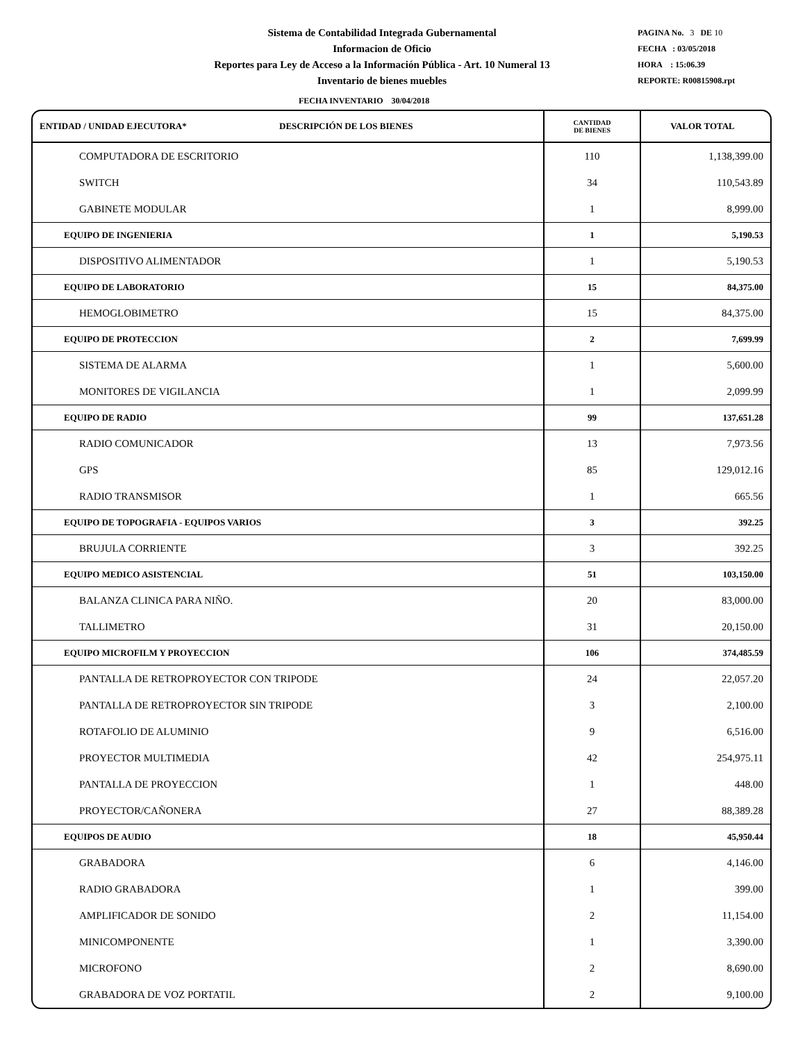Sistema de Contabilidad Integrada Gubernamental
Informacion de Oficio
Reportes para Ley de Acceso a la Información Pública - Art. 10 Numeral 13
Inventario de bienes muebles
PAGINA No. 3 DE 10
FECHA : 03/05/2018
HORA : 15:06.39
REPORTE: R00815908.rpt
FECHA INVENTARIO 30/04/2018
| ENTIDAD / UNIDAD EJECUTORA* DESCRIPCIÓN DE LOS BIENES | CANTIDAD DE BIENES | VALOR TOTAL |
| --- | --- | --- |
| COMPUTADORA DE ESCRITORIO | 110 | 1,138,399.00 |
| SWITCH | 34 | 110,543.89 |
| GABINETE MODULAR | 1 | 8,999.00 |
| EQUIPO DE INGENIERIA | 1 | 5,190.53 |
| DISPOSITIVO ALIMENTADOR | 1 | 5,190.53 |
| EQUIPO DE LABORATORIO | 15 | 84,375.00 |
| HEMOGLOBIMETRO | 15 | 84,375.00 |
| EQUIPO DE PROTECCION | 2 | 7,699.99 |
| SISTEMA DE ALARMA | 1 | 5,600.00 |
| MONITORES DE VIGILANCIA | 1 | 2,099.99 |
| EQUIPO DE RADIO | 99 | 137,651.28 |
| RADIO COMUNICADOR | 13 | 7,973.56 |
| GPS | 85 | 129,012.16 |
| RADIO TRANSMISOR | 1 | 665.56 |
| EQUIPO DE TOPOGRAFIA - EQUIPOS VARIOS | 3 | 392.25 |
| BRUJULA CORRIENTE | 3 | 392.25 |
| EQUIPO MEDICO ASISTENCIAL | 51 | 103,150.00 |
| BALANZA CLINICA PARA NIÑO. | 20 | 83,000.00 |
| TALLIMETRO | 31 | 20,150.00 |
| EQUIPO MICROFILM Y PROYECCION | 106 | 374,485.59 |
| PANTALLA DE RETROPROYECTOR CON TRIPODE | 24 | 22,057.20 |
| PANTALLA DE RETROPROYECTOR SIN TRIPODE | 3 | 2,100.00 |
| ROTAFOLIO DE ALUMINIO | 9 | 6,516.00 |
| PROYECTOR MULTIMEDIA | 42 | 254,975.11 |
| PANTALLA DE PROYECCION | 1 | 448.00 |
| PROYECTOR/CAÑONERA | 27 | 88,389.28 |
| EQUIPOS DE AUDIO | 18 | 45,950.44 |
| GRABADORA | 6 | 4,146.00 |
| RADIO GRABADORA | 1 | 399.00 |
| AMPLIFICADOR DE SONIDO | 2 | 11,154.00 |
| MINICOMPONENTE | 1 | 3,390.00 |
| MICROFONO | 2 | 8,690.00 |
| GRABADORA DE VOZ PORTATIL | 2 | 9,100.00 |